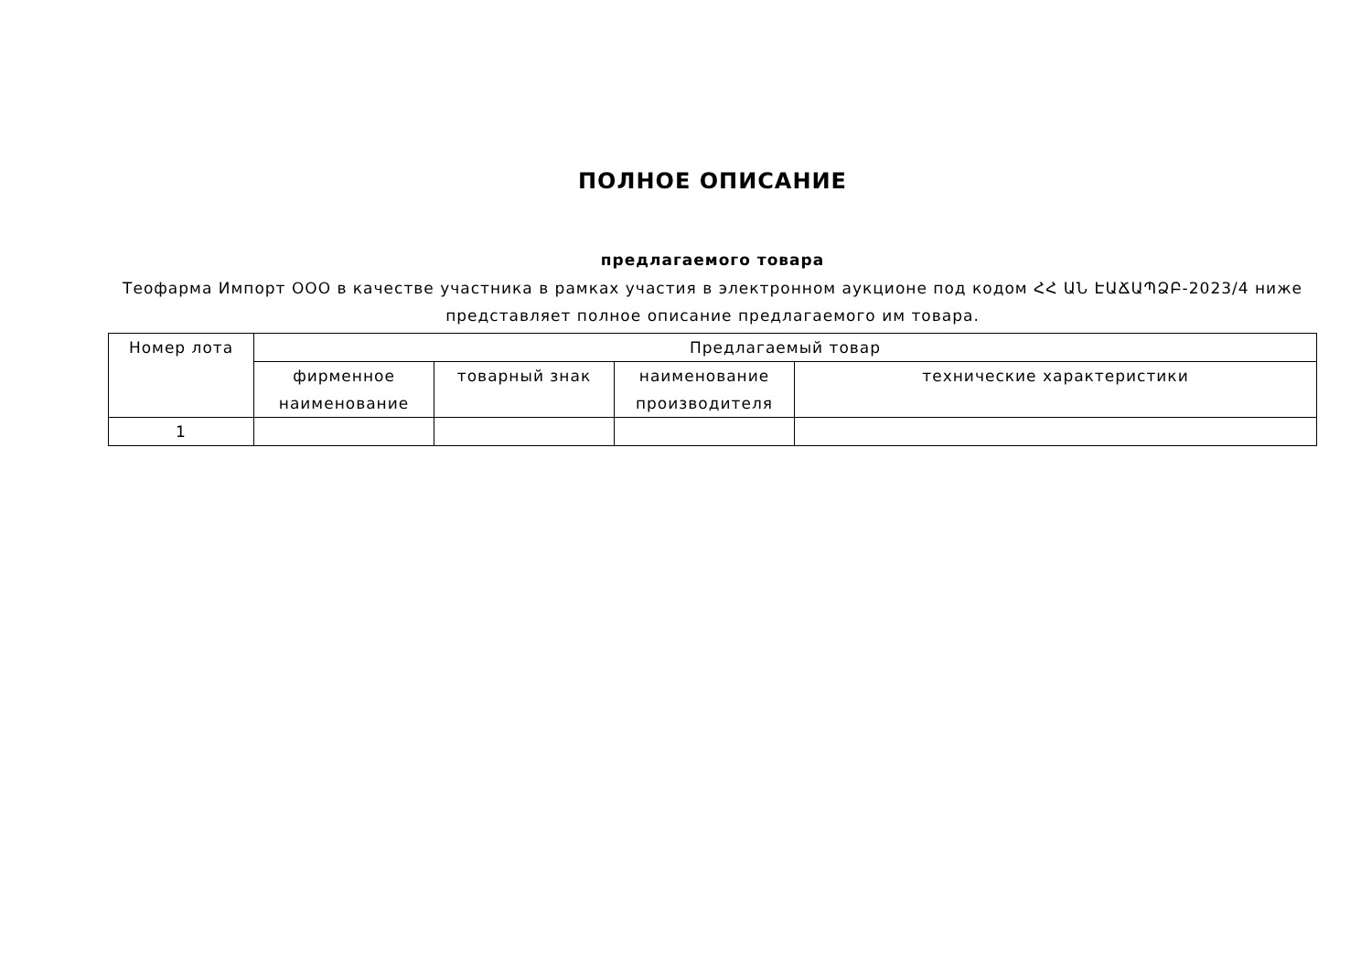ПОЛНОЕ ОПИСАНИЕ
предлагаемого товара
Теофарма Импорт ООО в качестве участника в рамках участия в электронном аукционе под кодом ՀՀ ԱՆ ԷԱՃԱՊՁԲ-2023/4 ниже представляет полное описание предлагаемого им товара.
| Номер лота | Предлагаемый товар | | | |
| --- | --- | --- | --- | --- |
| | фирменное наименование | товарный знак | наименование производителя | технические характеристики |
| 1 | | | | |